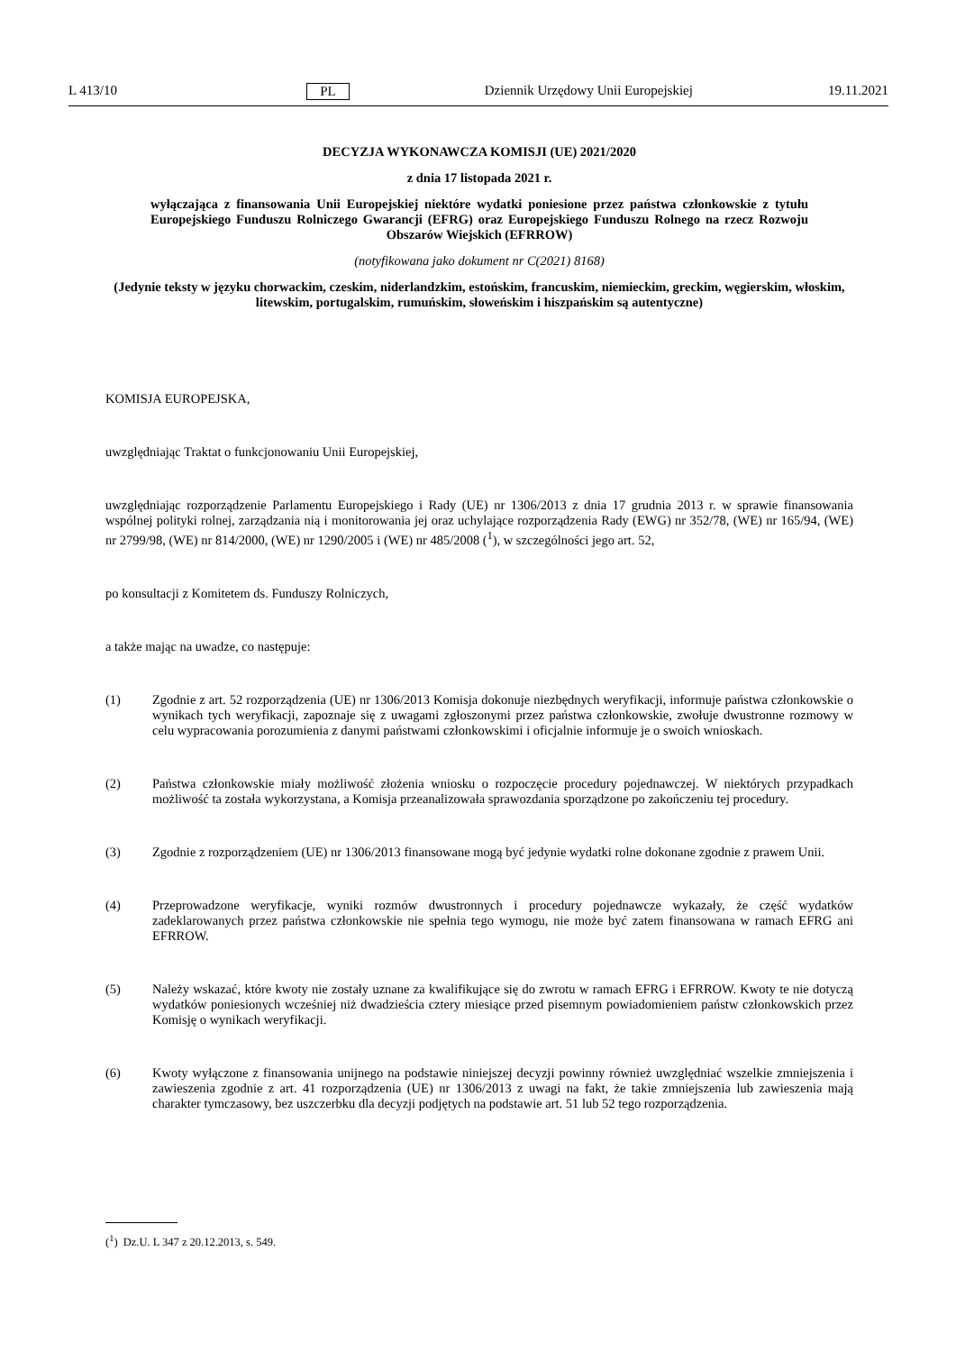L 413/10 PL Dziennik Urzędowy Unii Europejskiej 19.11.2021
DECYZJA WYKONAWCZA KOMISJI (UE) 2021/2020
z dnia 17 listopada 2021 r.
wyłączająca z finansowania Unii Europejskiej niektóre wydatki poniesione przez państwa członkowskie z tytułu Europejskiego Funduszu Rolniczego Gwarancji (EFRG) oraz Europejskiego Funduszu Rolnego na rzecz Rozwoju Obszarów Wiejskich (EFRROW)
(notyfikowana jako dokument nr C(2021) 8168)
(Jedynie teksty w języku chorwackim, czeskim, niderlandzkim, estońskim, francuskim, niemieckim, greckim, węgierskim, włoskim, litewskim, portugalskim, rumuńskim, słoweńskim i hiszpańskim są autentyczne)
KOMISJA EUROPEJSKA,
uwzględniając Traktat o funkcjonowaniu Unii Europejskiej,
uwzględniając rozporządzenie Parlamentu Europejskiego i Rady (UE) nr 1306/2013 z dnia 17 grudnia 2013 r. w sprawie finansowania wspólnej polityki rolnej, zarządzania nią i monitorowania jej oraz uchylające rozporządzenia Rady (EWG) nr 352/78, (WE) nr 165/94, (WE) nr 2799/98, (WE) nr 814/2000, (WE) nr 1290/2005 i (WE) nr 485/2008 (<sup>1</sup>), w szczególności jego art. 52,
po konsultacji z Komitetem ds. Funduszy Rolniczych,
a także mając na uwadze, co następuje:
(1) Zgodnie z art. 52 rozporządzenia (UE) nr 1306/2013 Komisja dokonuje niezbędnych weryfikacji, informuje państwa członkowskie o wynikach tych weryfikacji, zapoznaje się z uwagami zgłoszonymi przez państwa członkowskie, zwołuje dwustronne rozmowy w celu wypracowania porozumienia z danymi państwami członkowskimi i oficjalnie informuje je o swoich wnioskach.
(2) Państwa członkowskie miały możliwość złożenia wniosku o rozpoczęcie procedury pojednawczej. W niektórych przypadkach możliwość ta została wykorzystana, a Komisja przeanalizowała sprawozdania sporządzone po zakończeniu tej procedury.
(3) Zgodnie z rozporządzeniem (UE) nr 1306/2013 finansowane mogą być jedynie wydatki rolne dokonane zgodnie z prawem Unii.
(4) Przeprowadzone weryfikacje, wyniki rozmów dwustronnych i procedury pojednawcze wykazały, że część wydatków zadeklarowanych przez państwa członkowskie nie spełnia tego wymogu, nie może być zatem finansowana w ramach EFRG ani EFRROW.
(5) Należy wskazać, które kwoty nie zostały uznane za kwalifikujące się do zwrotu w ramach EFRG i EFRROW. Kwoty te nie dotyczą wydatków poniesionych wcześniej niż dwadzieścia cztery miesiące przed pisemnym powiadomieniem państw członkowskich przez Komisję o wynikach weryfikacji.
(6) Kwoty wyłączone z finansowania unijnego na podstawie niniejszej decyzji powinny również uwzględniać wszelkie zmniejszenia i zawieszenia zgodnie z art. 41 rozporządzenia (UE) nr 1306/2013 z uwagi na fakt, że takie zmniejszenia lub zawieszenia mają charakter tymczasowy, bez uszczerbku dla decyzji podjętych na podstawie art. 51 lub 52 tego rozporządzenia.
(<sup>1</sup>) Dz.U. L 347 z 20.12.2013, s. 549.